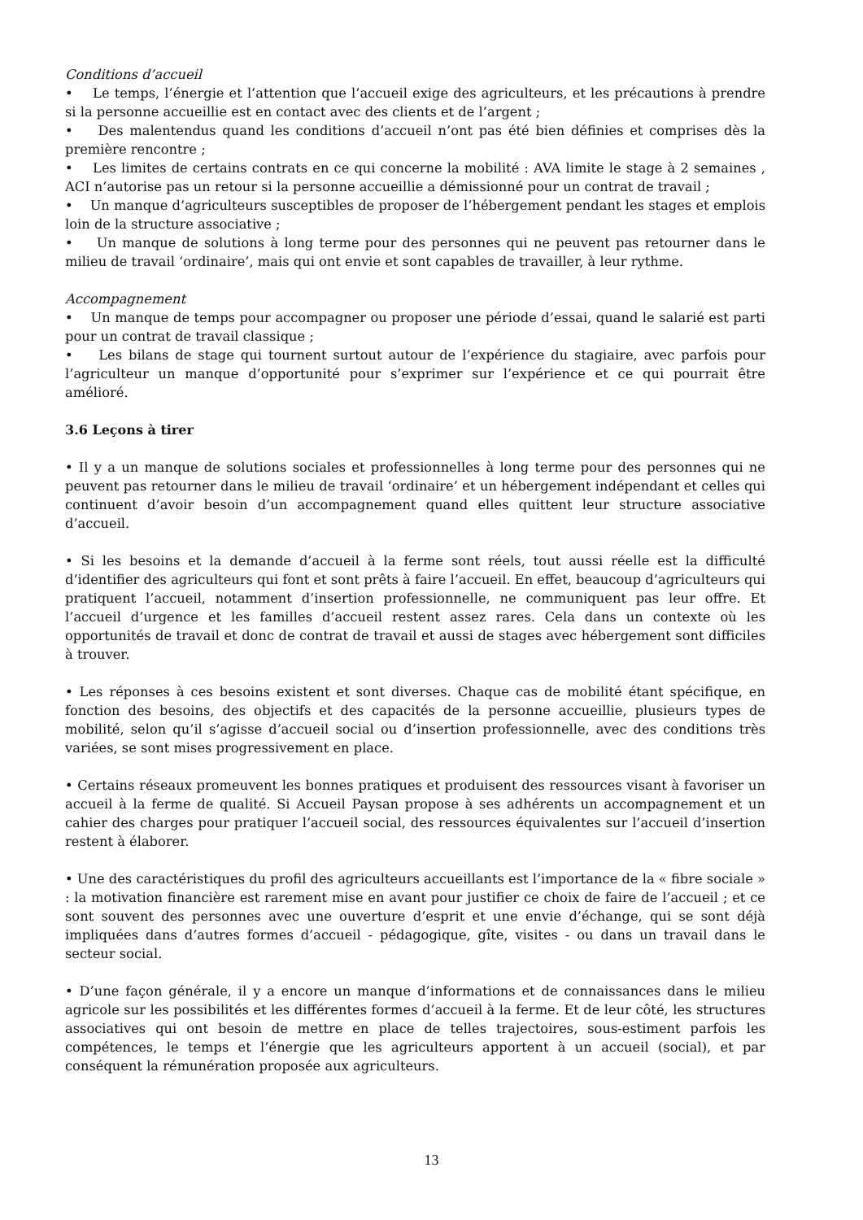Conditions d’accueil
• Le temps, l’énergie et l’attention que l’accueil exige des agriculteurs, et les précautions à prendre si la personne accueillie est en contact avec des clients et de l’argent ;
• Des malentendus quand les conditions d’accueil n’ont pas été bien définies et comprises dès la première rencontre ;
• Les limites de certains contrats en ce qui concerne la mobilité : AVA limite le stage à 2 semaines , ACI n’autorise pas un retour si la personne accueillie a démissionné pour un contrat de travail ;
• Un manque d’agriculteurs susceptibles de proposer de l’hébergement pendant les stages et emplois loin de la structure associative ;
• Un manque de solutions à long terme pour des personnes qui ne peuvent pas retourner dans le milieu de travail ‘ordinaire’, mais qui ont envie et sont capables de travailler, à leur rythme.
Accompagnement
• Un manque de temps pour accompagner ou proposer une période d’essai, quand le salarié est parti pour un contrat de travail classique ;
• Les bilans de stage qui tournent surtout autour de l’expérience du stagiaire, avec parfois pour l’agriculteur un manque d’opportunité pour s’exprimer sur l’expérience et ce qui pourrait être amélioré.
3.6 Leçons à tirer
• Il y a un manque de solutions sociales et professionnelles à long terme pour des personnes qui ne peuvent pas retourner dans le milieu de travail ‘ordinaire’ et un hébergement indépendant et celles qui continuent d’avoir besoin d’un accompagnement quand elles quittent leur structure associative d’accueil.
• Si les besoins et la demande d’accueil à la ferme sont réels, tout aussi réelle est la difficulté d’identifier des agriculteurs qui font et sont prêts à faire l’accueil. En effet, beaucoup d’agriculteurs qui pratiquent l’accueil, notamment d’insertion professionnelle, ne communiquent pas leur offre. Et l’accueil d’urgence et les familles d’accueil restent assez rares. Cela dans un contexte où les opportunités de travail et donc de contrat de travail et aussi de stages avec hébergement sont difficiles à trouver.
• Les réponses à ces besoins existent et sont diverses. Chaque cas de mobilité étant spécifique, en fonction des besoins, des objectifs et des capacités de la personne accueillie, plusieurs types de mobilité, selon qu’il s’agisse d’accueil social ou d’insertion professionnelle, avec des conditions très variées, se sont mises progressivement en place.
• Certains réseaux promeuvent les bonnes pratiques et produisent des ressources visant à favoriser un accueil à la ferme de qualité. Si Accueil Paysan propose à ses adhérents un accompagnement et un cahier des charges pour pratiquer l’accueil social, des ressources équivalentes sur l’accueil d’insertion restent à élaborer.
• Une des caractéristiques du profil des agriculteurs accueillants est l’importance de la « fibre sociale » : la motivation financière est rarement mise en avant pour justifier ce choix de faire de l’accueil ; et ce sont souvent des personnes avec une ouverture d’esprit et une envie d’échange, qui se sont déjà impliquées dans d’autres formes d’accueil - pédagogique, gîte, visites - ou dans un travail dans le secteur social.
• D’une façon générale, il y a encore un manque d’informations et de connaissances dans le milieu agricole sur les possibilités et les différentes formes d’accueil à la ferme. Et de leur côté, les structures associatives qui ont besoin de mettre en place de telles trajectoires, sous-estiment parfois les compétences, le temps et l’énergie que les agriculteurs apportent à un accueil (social), et par conséquent la rémunération proposée aux agriculteurs.
13